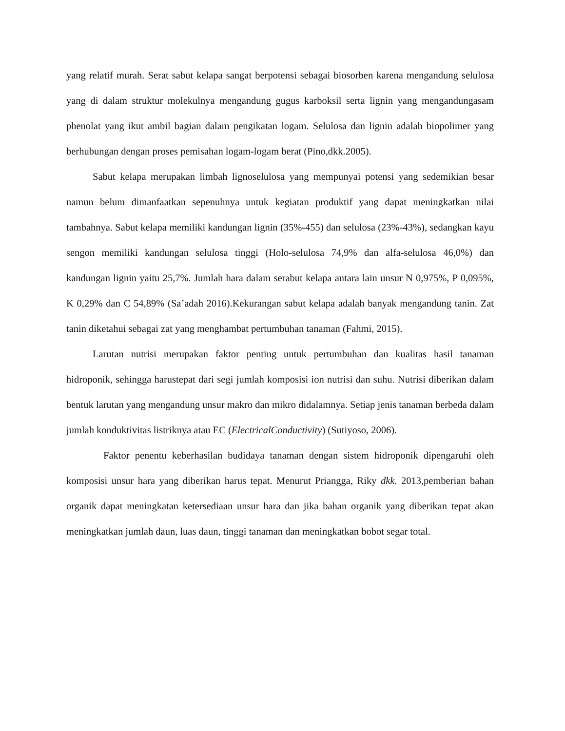yang relatif murah. Serat sabut kelapa sangat berpotensi sebagai biosorben karena mengandung selulosa yang di dalam struktur molekulnya mengandung gugus karboksil serta lignin yang mengandungasam phenolat yang ikut ambil bagian dalam pengikatan logam. Selulosa dan lignin adalah biopolimer yang berhubungan dengan proses pemisahan logam-logam berat (Pino,dkk.2005).
Sabut kelapa merupakan limbah lignoselulosa yang mempunyai potensi yang sedemikian besar namun belum dimanfaatkan sepenuhnya untuk kegiatan produktif yang dapat meningkatkan nilai tambahnya. Sabut kelapa memiliki kandungan lignin (35%-455) dan selulosa (23%-43%), sedangkan kayu sengon memiliki kandungan selulosa tinggi (Holo-selulosa 74,9% dan alfa-selulosa 46,0%) dan kandungan lignin yaitu 25,7%. Jumlah hara dalam serabut kelapa antara lain unsur N 0,975%, P 0,095%, K 0,29% dan C 54,89% (Sa’adah 2016).Kekurangan sabut kelapa adalah banyak mengandung tanin. Zat tanin diketahui sebagai zat yang menghambat pertumbuhan tanaman (Fahmi, 2015).
Larutan nutrisi merupakan faktor penting untuk pertumbuhan dan kualitas hasil tanaman hidroponik, sehingga harustepat dari segi jumlah komposisi ion nutrisi dan suhu. Nutrisi diberikan dalam bentuk larutan yang mengandung unsur makro dan mikro didalamnya. Setiap jenis tanaman berbeda dalam jumlah konduktivitas listriknya atau EC (ElectricalConductivity) (Sutiyoso, 2006).
Faktor penentu keberhasilan budidaya tanaman dengan sistem hidroponik dipengaruhi oleh komposisi unsur hara yang diberikan harus tepat. Menurut Priangga, Riky dkk. 2013,pemberian bahan organik dapat meningkatan ketersediaan unsur hara dan jika bahan organik yang diberikan tepat akan meningkatkan jumlah daun, luas daun, tinggi tanaman dan meningkatkan bobot segar total.